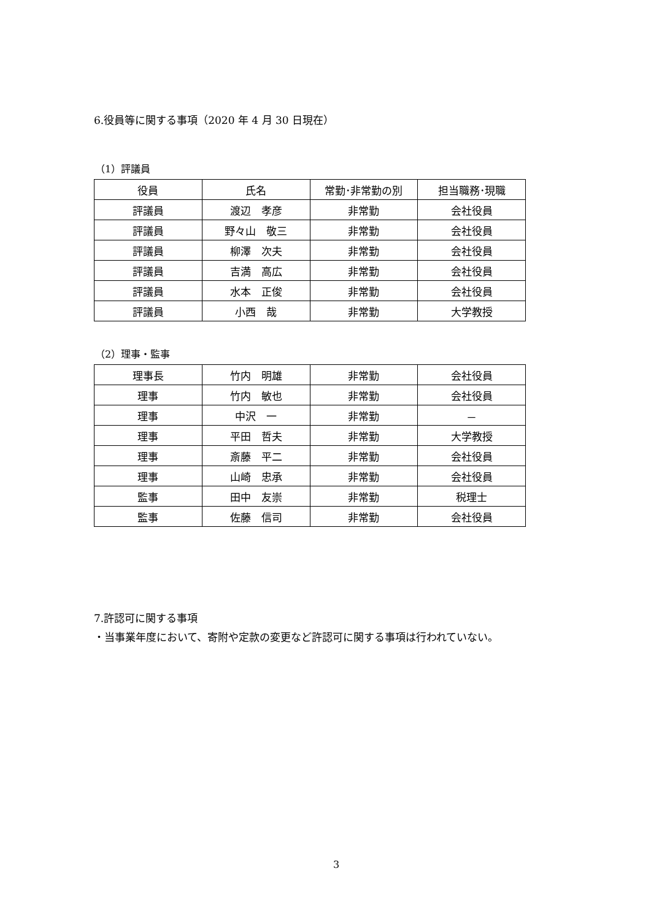6.役員等に関する事項（2020 年 4 月 30 日現在）
（1）評議員
| 役員 | 氏名 | 常勤･非常勤の別 | 担当職務･現職 |
| --- | --- | --- | --- |
| 評議員 | 渡辺 孝彦 | 非常勤 | 会社役員 |
| 評議員 | 野々山 敬三 | 非常勤 | 会社役員 |
| 評議員 | 柳澤 次夫 | 非常勤 | 会社役員 |
| 評議員 | 吉満 高広 | 非常勤 | 会社役員 |
| 評議員 | 水本 正俊 | 非常勤 | 会社役員 |
| 評議員 | 小西 哉 | 非常勤 | 大学教授 |
（2）理事・監事
| 理事長 | 竹内 明雄 | 非常勤 | 会社役員 |
| 理事 | 竹内 敏也 | 非常勤 | 会社役員 |
| 理事 | 中沢 一 | 非常勤 | － |
| 理事 | 平田 哲夫 | 非常勤 | 大学教授 |
| 理事 | 斎藤 平二 | 非常勤 | 会社役員 |
| 理事 | 山崎 忠承 | 非常勤 | 会社役員 |
| 監事 | 田中 友崇 | 非常勤 | 税理士 |
| 監事 | 佐藤 信司 | 非常勤 | 会社役員 |
7.許認可に関する事項
・当事業年度において、寄附や定款の変更など許認可に関する事項は行われていない。
3